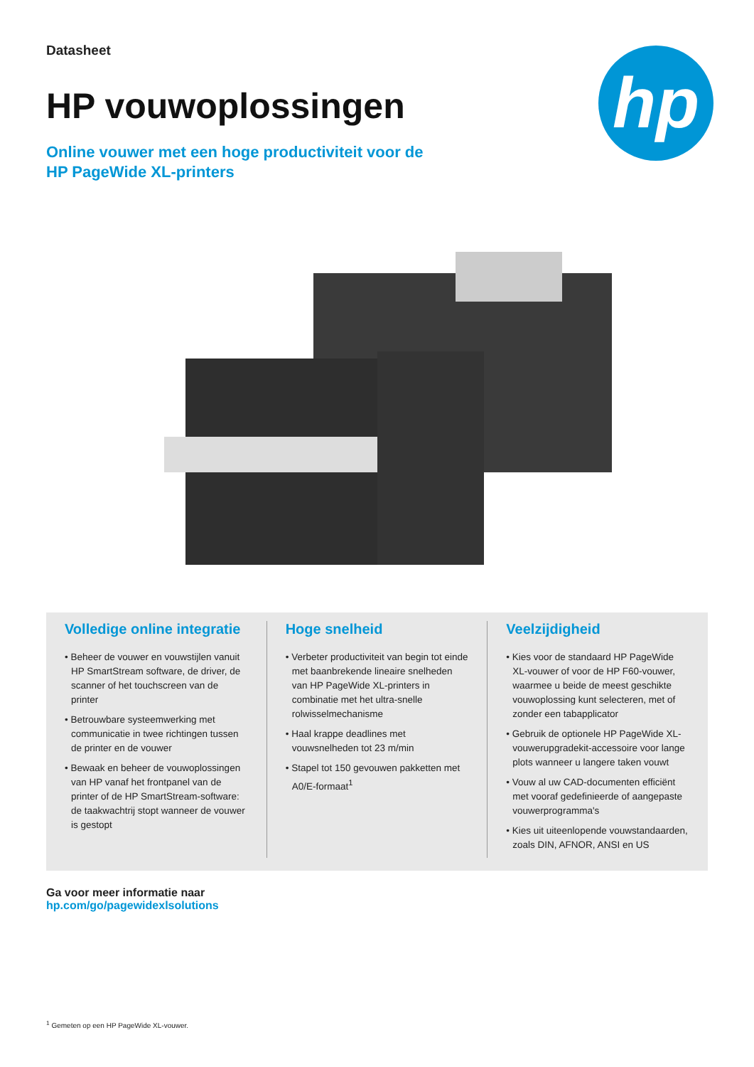hp
Datasheet
HP vouwoplossingen
Online vouwer met een hoge productiviteit voor de
HP PageWide XL-printers
Volledige online integratie
• Beheer de vouwer en vouwstijlen vanuit HP SmartStream software, de driver, de scanner of het touchscreen van de printer
• Betrouwbare systeemwerking met communicatie in twee richtingen tussen de printer en de vouwer
• Bewaak en beheer de vouwoplossingen van HP vanaf het frontpanel van de printer of de HP SmartStream-software: de taakwachtrij stopt wanneer de vouwer is gestopt
Hoge snelheid
• Verbeter productiviteit van begin tot einde met baanbrekende lineaire snelheden van HP PageWide XL-printers in combinatie met het ultra-snelle rolwisselmechanisme
• Haal krappe deadlines met vouwsnelheden tot 23 m/min
• Stapel tot 150 gevouwen pakketten met A0/E-formaat<sup>1</sup>
Veelzijdigheid
• Kies voor de standaard HP PageWide XL-vouwer of voor de HP F60-vouwer, waarmee u beide de meest geschikte vouwoplossing kunt selecteren, met of zonder een tabapplicator
• Gebruik de optionele HP PageWide XL-vouwerupgradekit-accessoire voor lange plots wanneer u langere taken vouwt
• Vouw al uw CAD-documenten efficiënt met vooraf gedefinieerde of aangepaste vouwerprogramma's
• Kies uit uiteenlopende vouwstandaarden, zoals DIN, AFNOR, ANSI en US
Ga voor meer informatie naar
hp.com/go/pagewidexlsolutions
<sup>1</sup> Gemeten op een HP PageWide XL-vouwer.